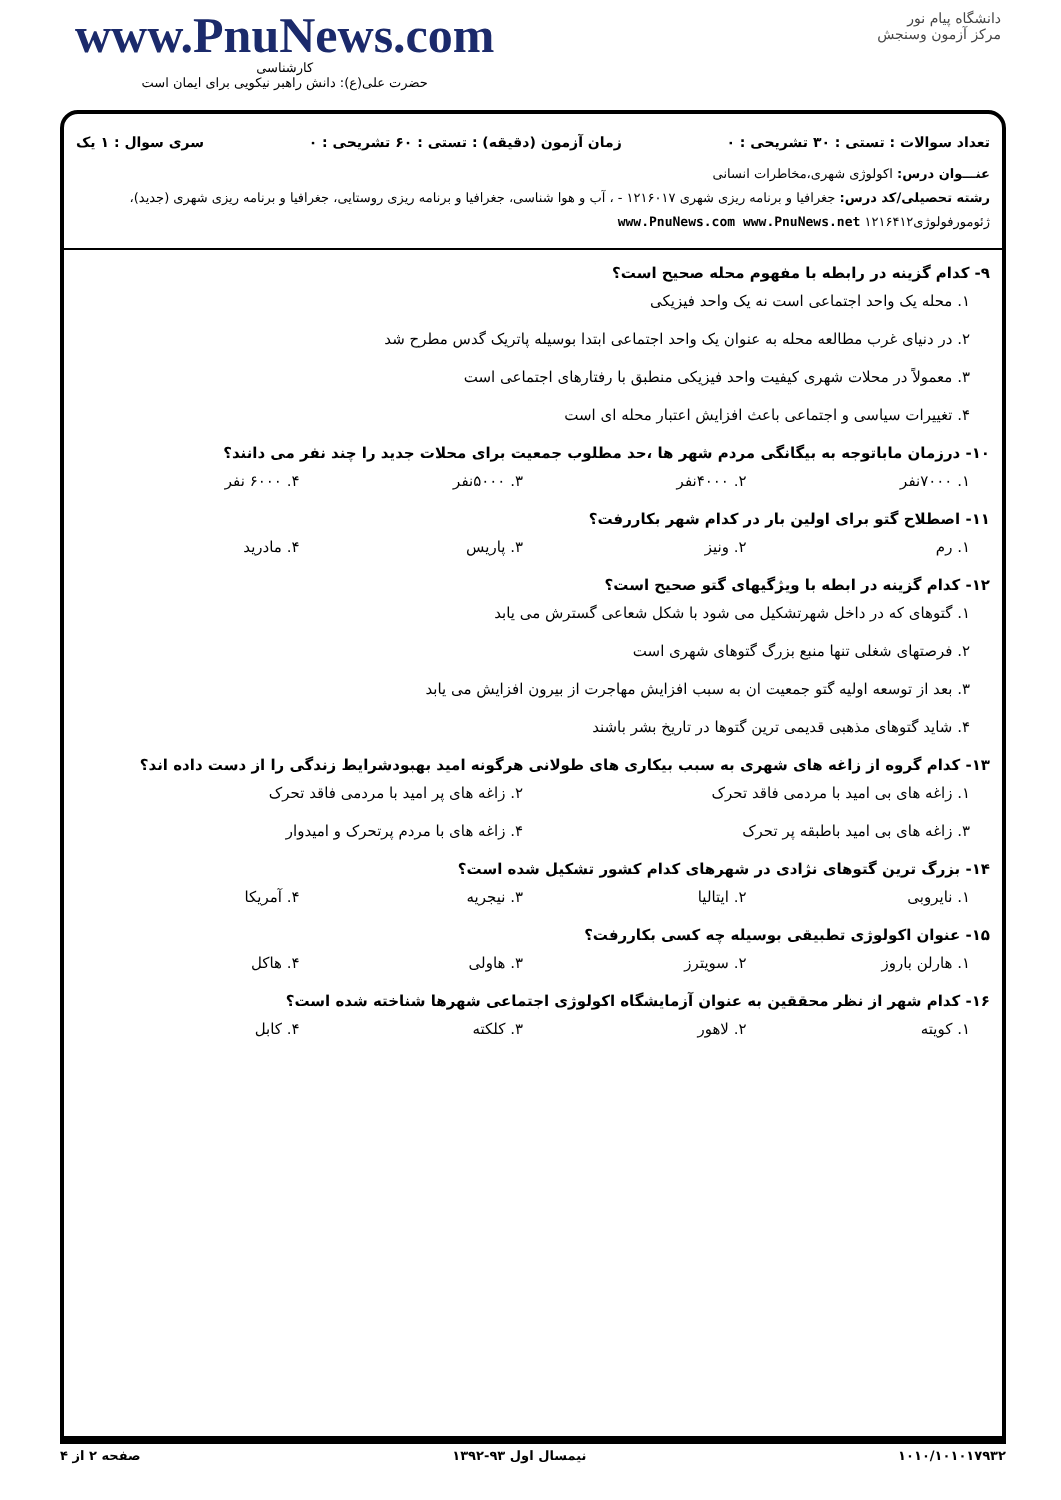www.PnuNews.com
کارشناسی
حضرت علی(ع): دانش راهبر نیکویی برای ایمان است
دانشگاه پیام نور
مرکز آزمون وسنجش
تعداد سوالات : تستی : ۳۰ تشریحی : ۰ زمان آزمون (دقیقه) : تستی : ۶۰ تشریحی : ۰ سری سوال : ۱ یک
عنـــوان درس: اکولوژی شهری،مخاطرات انسانی
رشته تحصیلی/کد درس: جغرافیا و برنامه ریزی شهری ۱۲۱۶۰۱۷ - ، آب و هوا شناسی، جغرافیا و برنامه ریزی روستایی، جغرافیا و برنامه ریزی شهری (جدید)، ژئومورفولوژی۱۲۱۶۴۱۲ www.PnuNews.com www.PnuNews.net
۹- کدام گزینه در رابطه با مفهوم محله صحیح است؟
۱. محله یک واحد اجتماعی است نه یک واحد فیزیکی
۲. در دنیای غرب مطالعه محله به عنوان یک واحد اجتماعی ابتدا بوسیله پاتریک گدس مطرح شد
۳. معمولاً در محلات شهری کیفیت واحد فیزیکی منطبق با رفتارهای اجتماعی است
۴. تغییرات سیاسی و اجتماعی باعث افزایش اعتبار محله ای است
۱۰- درزمان ماباتوجه به بیگانگی مردم شهر ها ،حد مطلوب جمعیت برای محلات جدید را چند نفر می دانند؟
۱. ۷۰۰۰نفر ۲. ۴۰۰۰نفر ۳. ۵۰۰۰نفر ۴. ۶۰۰۰ نفر
۱۱- اصطلاح گتو برای اولین بار در کدام شهر بکاررفت؟
۱. رم ۲. ونیز ۳. پاریس ۴. مادرید
۱۲- کدام گزینه در ابطه با ویژگیهای گتو صحیح است؟
۱. گتوهای که در داخل شهرتشکیل می شود با شکل شعاعی گسترش می یابد
۲. فرصتهای شغلی تنها منبع بزرگ گتوهای شهری است
۳. بعد از توسعه اولیه گتو جمعیت ان به سبب افزایش مهاجرت از بیرون افزایش می یابد
۴. شاید گتوهای مذهبی قدیمی ترین گتوها در تاریخ بشر باشند
۱۳- کدام گروه از زاغه های شهری به سبب بیکاری های طولانی هرگونه امید بهبودشرایط زندگی را از دست داده اند؟
۱. زاغه های بی امید با مردمی فاقد تحرک ۲. زاغه های پر امید با مردمی فاقد تحرک
۳. زاغه های بی امید باطبقه پر تحرک ۴. زاغه های با مردم پرتحرک و امیدوار
۱۴- بزرگ ترین گتوهای نژادی در شهرهای کدام کشور تشکیل شده است؟
۱. نایروبی ۲. ایتالیا ۳. نیجریه ۴. آمریکا
۱۵- عنوان اکولوژی تطبیقی بوسیله چه کسی بکاررفت؟
۱. هارلن باروز ۲. سویترز ۳. هاولی ۴. هاکل
۱۶- کدام شهر از نظر محققین به عنوان آزمایشگاه اکولوژی اجتماعی شهرها شناخته شده است؟
۱. کویته ۲. لاهور ۳. کلکته ۴. کابل
صفحه ۲ از ۴ نیمسال اول ۹۳-۱۳۹۲ ۱۰۱۰/۱۰۱۰۱۷۹۳۲